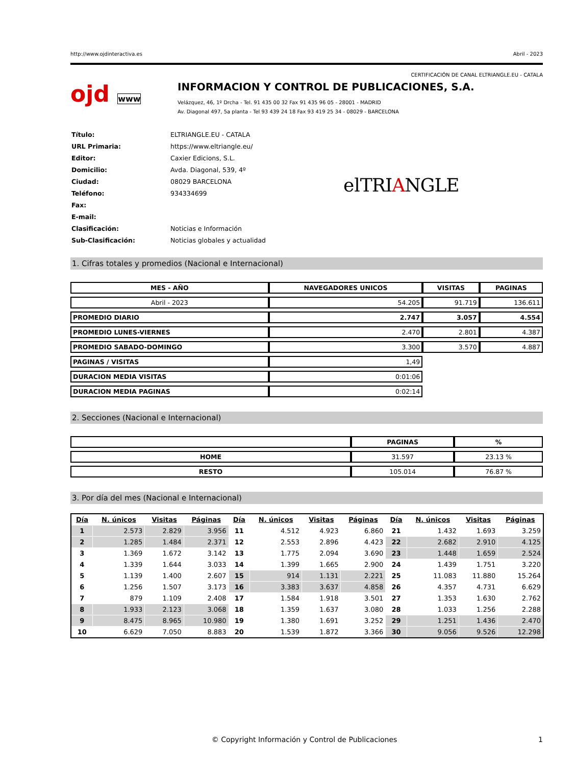http://www.ojdinteractiva.es Abril - 2023
CERTIFICACIÓN DE CANAL ELTRIANGLE.EU - CATALA
ojd www
INFORMACION Y CONTROL DE PUBLICACIONES, S.A.
Velázquez, 46, 1º Drcha - Tel. 91 435 00 32 Fax 91 435 96 05 - 28001 - MADRID
Av. Diagonal 497, 5a planta - Tel 93 439 24 18 Fax 93 419 25 34 - 08029 - BARCELONA
| Título: | ELTRIANGLE.EU - CATALA |
| URL Primaria: | https://www.eltriangle.eu/ |
| Editor: | Caxier Edicions, S.L. |
| Domicilio: | Avda. Diagonal, 539, 4º |
| Ciudad: | 08029 BARCELONA |
| Teléfono: | 934334699 |
| Fax: | |
| E-mail: | |
| Clasificación: | Noticias e Información |
| Sub-Clasificación: | Noticias globales y actualidad |
elTRIANGLE
1. Cifras totales y promedios (Nacional e Internacional)
| MES - AÑO | NAVEGADORES UNICOS | VISITAS | PAGINAS |
| --- | --- | --- | --- |
| Abril - 2023 | 54.205 | 91.719 | 136.611 |
| PROMEDIO DIARIO | 2.747 | 3.057 | 4.554 |
| PROMEDIO LUNES-VIERNES | 2.470 | 2.801 | 4.387 |
| PROMEDIO SABADO-DOMINGO | 3.300 | 3.570 | 4.887 |
| PAGINAS / VISITAS | 1,49 | | |
| DURACION MEDIA VISITAS | 0:01:06 | | |
| DURACION MEDIA PAGINAS | 0:02:14 | | |
2. Secciones (Nacional e Internacional)
| | PAGINAS | % |
| --- | --- | --- |
| HOME | 31.597 | 23.13 % |
| RESTO | 105.014 | 76.87 % |
3. Por día del mes (Nacional e Internacional)
| Día | N. únicos | Visitas | Páginas | Día | N. únicos | Visitas | Páginas | Día | N. únicos | Visitas | Páginas |
| --- | --- | --- | --- | --- | --- | --- | --- | --- | --- | --- | --- |
| 1 | 2.573 | 2.829 | 3.956 | 11 | 4.512 | 4.923 | 6.860 | 21 | 1.432 | 1.693 | 3.259 |
| 2 | 1.285 | 1.484 | 2.371 | 12 | 2.553 | 2.896 | 4.423 | 22 | 2.682 | 2.910 | 4.125 |
| 3 | 1.369 | 1.672 | 3.142 | 13 | 1.775 | 2.094 | 3.690 | 23 | 1.448 | 1.659 | 2.524 |
| 4 | 1.339 | 1.644 | 3.033 | 14 | 1.399 | 1.665 | 2.900 | 24 | 1.439 | 1.751 | 3.220 |
| 5 | 1.139 | 1.400 | 2.607 | 15 | 914 | 1.131 | 2.221 | 25 | 11.083 | 11.880 | 15.264 |
| 6 | 1.256 | 1.507 | 3.173 | 16 | 3.383 | 3.637 | 4.858 | 26 | 4.357 | 4.731 | 6.629 |
| 7 | 879 | 1.109 | 2.408 | 17 | 1.584 | 1.918 | 3.501 | 27 | 1.353 | 1.630 | 2.762 |
| 8 | 1.933 | 2.123 | 3.068 | 18 | 1.359 | 1.637 | 3.080 | 28 | 1.033 | 1.256 | 2.288 |
| 9 | 8.475 | 8.965 | 10.980 | 19 | 1.380 | 1.691 | 3.252 | 29 | 1.251 | 1.436 | 2.470 |
| 10 | 6.629 | 7.050 | 8.883 | 20 | 1.539 | 1.872 | 3.366 | 30 | 9.056 | 9.526 | 12.298 |
© Copyright Información y Control de Publicaciones 1